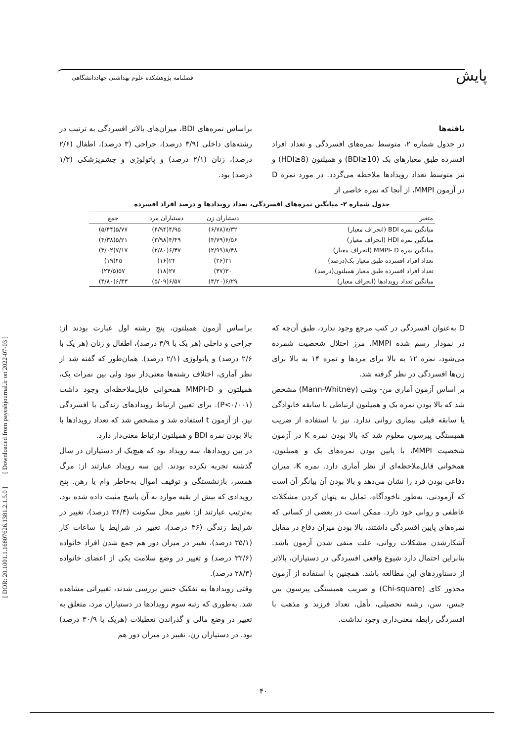پایش
فصلنامه پژوهشکده علوم بهداشتی جهاددانشگاهی
[ DOR: 20.1001.1.16807626.1381.2.1.5.0 ] [ Downloaded from payeshjournal.ir on 2022-07-03 ]
یافته‌ها
در جدول شماره ۲، متوسط نمره‌های افسردگی و تعداد افراد افسرده طبق معیارهای بک (BDI≥10) و همیلتون (HDI≥8) و نیز متوسط تعداد رویدادها ملاحظه می‌گردد. در مورد نمره D در آزمون MMPI، از آنجا که نمره خاصی از
براساس نمره‌های BDI، میزان‌های بالاتر افسردگی به ترتیب در رشته‌های داخلی (۳/۹ درصد)، جراحی (۳ درصد)، اطفال (۲/۶ درصد)، زنان (۲/۱ درصد) و پاتولوژی و چشم‌پزشکی (۱/۳ درصد) بود.
جدول شماره ۲- میانگین نمره‌های افسردگی، تعداد رویدادها و درصد افراد افسرده
| متغیر | دستیاران زن | دستیاران مرد | جمع |
| --- | --- | --- | --- |
| میانگین نمره BDI (انحراف معیار) | ۷/۳۲(۶/۷۸) | ۴/۹۵(۴/۹۴) | ۵/۷۷(۵/۴۴) |
| میانگین نمره HDI (انحراف معیار) | ۶/۵۶(۴/۷۹) | ۴/۴۹(۳/۹۸) | ۵/۲۱(۴/۳۸) |
| میانگین نمره MMPI- D (انحراف معیار) | ۸/۴۸(۲/۹۹) | ۶/۴۷(۲/۸۰) | ۷/۱۷(۳/۰۲) |
| تعداد افراد افسرده طبق معیار بک(درصد) | ۲۱(۲۶) | ۲۴(۱۶) | ۴۵(۱۹) |
| تعداد افراد افسرده طبق معیار همیلتون(درصد) | ۳۰(۳۷) | ۲۷(۱۸) | ۵۷(۲۴/۵) |
| میانگین تعداد رویدادها (انحراف معیار) | ۶/۲۹(۴/۲۰) | ۶/۵۷(۵/۰۹) | ۶/۴۳(۴/۸۰) |
D به‌عنوان افسردگی در کتب مرجع وجود ندارد، طبق آن‌چه که در نمودار رسم شده MMPI، مرز اختلال شخصیت شمرده می‌شود، نمره ۱۲ به بالا برای مردها و نمره ۱۴ به بالا برای زن‌ها افسردگی در نظر گرفته شد.
بر اساس آزمون آماری من- ویتنی (Mann-Whitney) مشخص شد که بالا بودن نمره بک و همیلتون ارتباطی با سابقه خانوادگی یا سابقه قبلی بیماری روانی ندارد. نیز با استفاده از ضریب همبستگی پیرسون معلوم شد که بالا بودن نمره K در آزمون شخصیت MMPI، با پایین بودن نمره‌های بک و همیلتون، همخوانی قابل‌ملاحظه‌ای از نظر آماری دارد. نمره K، میزان دفاعی بودن فرد را نشان می‌دهد و بالا بودن آن بیانگر آن است که آزمودنی، به‌طور ناخودآگاه، تمایل به پنهان کردن مشکلات عاطفی و روانی خود دارد. ممکن است در بعضی از کسانی که نمره‌های پایین افسردگی داشتند، بالا بودن میزان دفاع در مقابل آشکارشدن مشکلات روانی، علت منفی شدن آزمون باشد. بنابراین احتمال دارد شیوع واقعی افسردگی در دستیاران، بالاتر از دستاوردهای این مطالعه باشد. همچنین با استفاده از آزمون مجذور کای (Chi-square) و ضریب همبستگی پیرسون بین جنس، سن، رشته تحصیلی، تأهل، تعداد فرزند و مذهب با افسردگی رابطه معنی‌داری وجود نداشت.
براساس آزمون همیلتون، پنج رشته اول عبارت بودند از: جراحی و داخلی (هر یک با ۳/۹ درصد)، اطفال و زنان (هر یک با ۲/۶ درصد) و پاتولوژی (۲/۱ درصد). همان‌طور که گفته شد از نظر آماری، اختلاف رشته‌ها معنی‌دار نبود ولی بین نمرات بک، همیلتون و MMPI-D همخوانی قابل‌ملاحظه‌ای وجود داشت (P<۰/۰۰۱). برای تعیین ارتباط رویدادهای زندگی با افسردگی نیز، از آزمون t استفاده شد و مشخص شد که تعداد رویدادها با بالا بودن نمره BDI و همیلتون ارتباط معنی‌دار دارد.
در بین رویدادها، سه رویداد بود که هیچ‌یک از دستیاران در سال گذشته تجربه نکرده بودند. این سه رویداد عبارتند از: مرگ همسر، بازنشستگی و توقیف اموال به‌خاطر وام یا رهن. پنج رویدادی که بیش از بقیه موارد به آن پاسخ مثبت داده شده بود، به‌ترتیب عبارتند از: تغییر محل سکونت (۳۶/۴ درصد)، تغییر در شرایط زندگی (۳۶ درصد)، تغییر در شرایط یا ساعات کار (۳۵/۱ درصد)، تغییر در میزان دور هم جمع شدن افراد خانواده (۳۲/۶ درصد) و تغییر در وضع سلامت یکی از اعضای خانواده (۲۸/۳ درصد).
وقتی رویدادها به تفکیک جنس بررسی شدند، تغییراتی مشاهده شد. به‌طوری که رتبه سوم رویدادها در دستیاران مرد، متعلق به تغییر در وضع مالی و گذراندن تعطیلات (هریک با ۳۰/۹ درصد) بود. در دستیاران زن، تغییر در میزان دور هم
۴۰